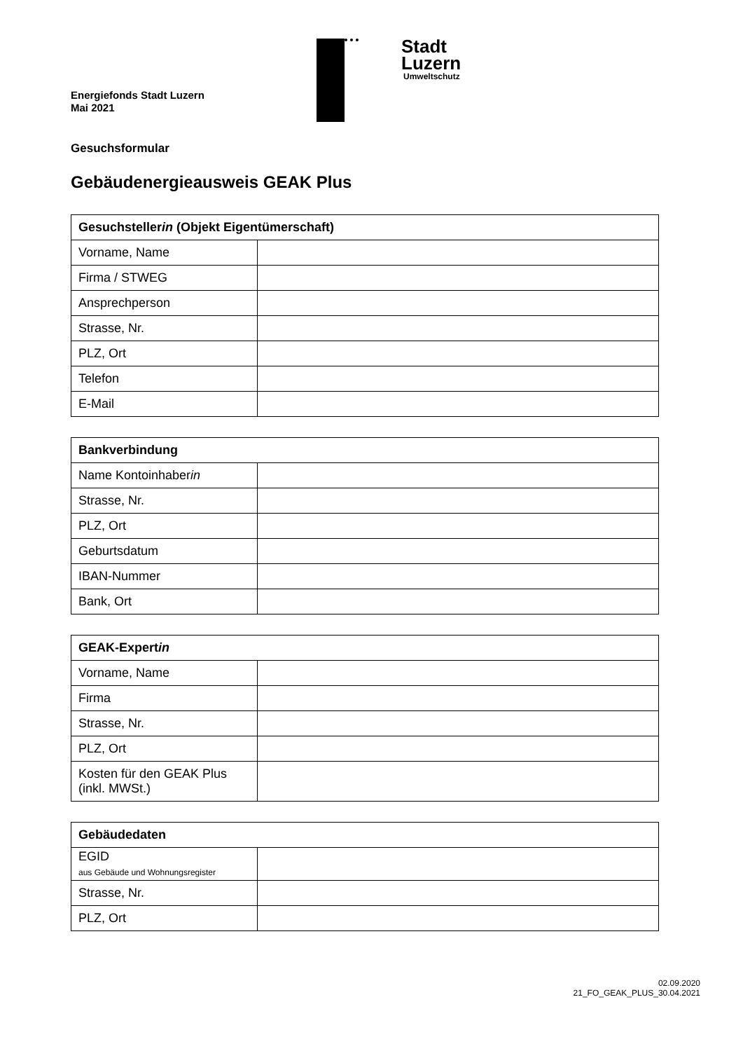Energiefonds Stadt Luzern
Mai 2021
Stadt
Luzern
Umweltschutz
Gesuchsformular
Gebäudenergieausweis GEAK Plus
| Gesuchsteller in (Objekt Eigentümerschaft) | |
| --- | --- |
| Vorname, Name | |
| Firma / STWEG | |
| Ansprechperson | |
| Strasse, Nr. | |
| PLZ, Ort | |
| Telefon | |
| E-Mail | |
| Bankverbindung | |
| --- | --- |
| Name Kontoinhaber in | |
| Strasse, Nr. | |
| PLZ, Ort | |
| Geburtsdatum | |
| IBAN-Nummer | |
| Bank, Ort | |
| GEAK-Expert in | |
| --- | --- |
| Vorname, Name | |
| Firma | |
| Strasse, Nr. | |
| PLZ, Ort | |
| Kosten für den GEAK Plus (inkl. MWSt.) | |
| Gebäudedaten | |
| --- | --- |
| EGID aus Gebäude und Wohnungsregister | |
| Strasse, Nr. | |
| PLZ, Ort | |
02.09.2020
21_FO_GEAK_PLUS_30.04.2021